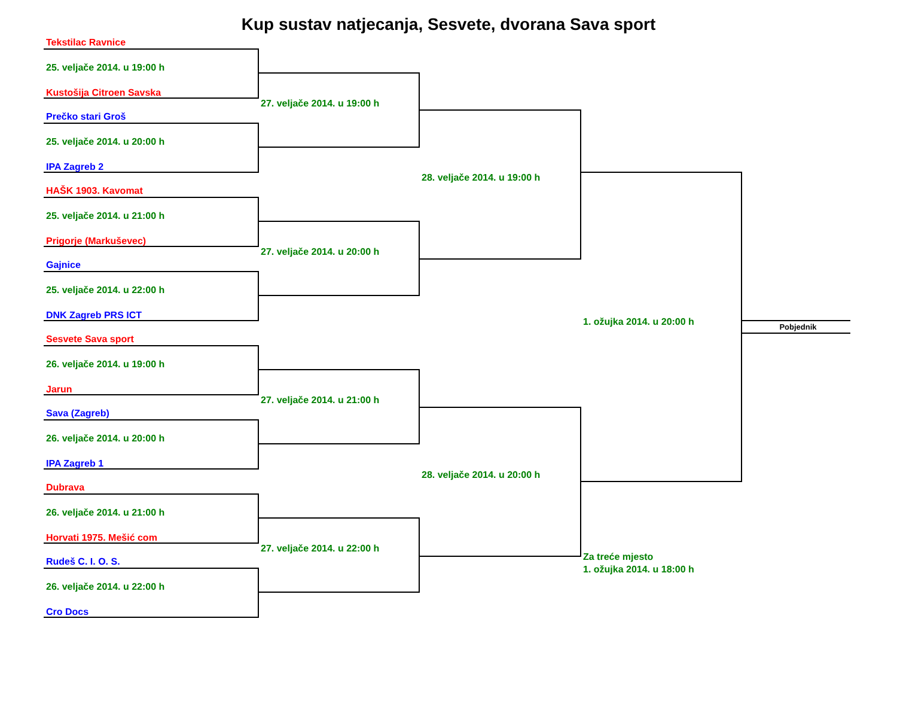Kup sustav natjecanja, Sesvete, dvorana Sava sport
Tekstilac Ravnice
25. veljače 2014. u 19:00 h
Kustošija Citroen Savska
Prečko stari Groš
25. veljače 2014. u 20:00 h
IPA Zagreb 2
HAŠK 1903. Kavomat
25. veljače 2014. u 21:00 h
Prigorje (Markuševec)
Gajnice
25. veljače 2014. u 22:00 h
DNK Zagreb PRS ICT
Sesvete Sava sport
26. veljače 2014. u 19:00 h
Jarun
Sava (Zagreb)
26. veljače 2014. u 20:00 h
IPA Zagreb 1
Dubrava
26. veljače 2014. u 21:00 h
Horvati 1975. Mešić com
Rudeš C. I. O. S.
26. veljače 2014. u 22:00 h
Cro Docs
27. veljače 2014. u 19:00 h
27. veljače 2014. u 20:00 h
27. veljače 2014. u 21:00 h
27. veljače 2014. u 22:00 h
28. veljače 2014. u 19:00 h
28. veljače 2014. u 20:00 h
1. ožujka 2014. u 20:00 h
Za treće mjesto
1. ožujka 2014. u 18:00 h
Pobjednik